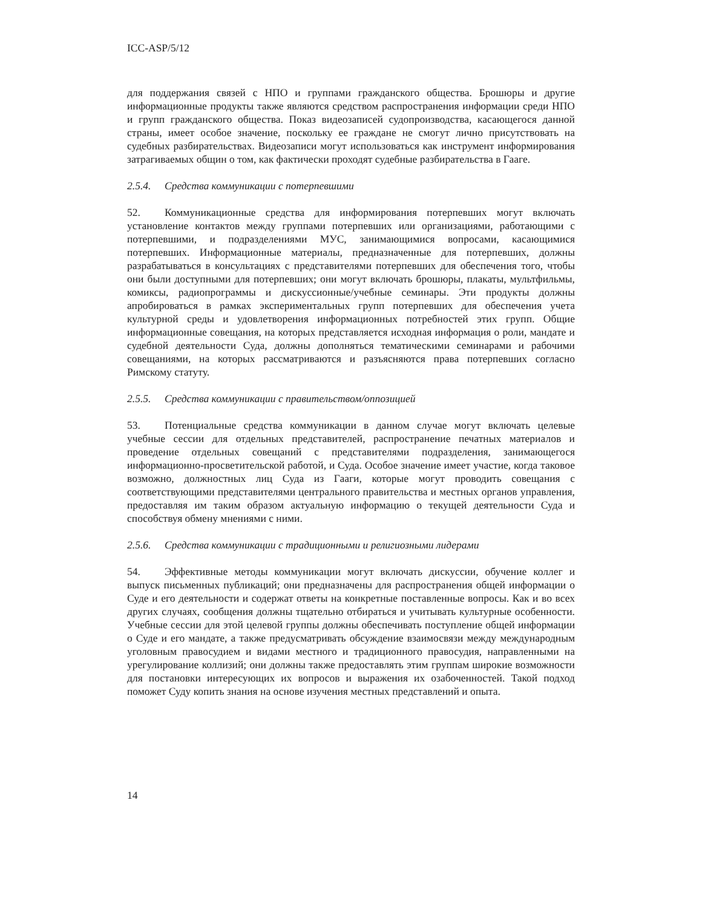ICC-ASP/5/12
для поддержания связей с НПО и группами гражданского общества. Брошюры и другие информационные продукты также являются средством распространения информации среди НПО и групп гражданского общества. Показ видеозаписей судопроизводства, касающегося данной страны, имеет особое значение, поскольку ее граждане не смогут лично присутствовать на судебных разбирательствах. Видеозаписи могут использоваться как инструмент информирования затрагиваемых общин о том, как фактически проходят судебные разбирательства в Гааге.
2.5.4. Средства коммуникации с потерпевшими
52. Коммуникационные средства для информирования потерпевших могут включать установление контактов между группами потерпевших или организациями, работающими с потерпевшими, и подразделениями МУС, занимающимися вопросами, касающимися потерпевших. Информационные материалы, предназначенные для потерпевших, должны разрабатываться в консультациях с представителями потерпевших для обеспечения того, чтобы они были доступными для потерпевших; они могут включать брошюры, плакаты, мультфильмы, комиксы, радиопрограммы и дискуссионные/учебные семинары. Эти продукты должны апробироваться в рамках экспериментальных групп потерпевших для обеспечения учета культурной среды и удовлетворения информационных потребностей этих групп. Общие информационные совещания, на которых представляется исходная информация о роли, мандате и судебной деятельности Суда, должны дополняться тематическими семинарами и рабочими совещаниями, на которых рассматриваются и разъясняются права потерпевших согласно Римскому статуту.
2.5.5. Средства коммуникации с правительством/оппозицией
53. Потенциальные средства коммуникации в данном случае могут включать целевые учебные сессии для отдельных представителей, распространение печатных материалов и проведение отдельных совещаний с представителями подразделения, занимающегося информационно-просветительской работой, и Суда. Особое значение имеет участие, когда таковое возможно, должностных лиц Суда из Гааги, которые могут проводить совещания с соответствующими представителями центрального правительства и местных органов управления, предоставляя им таким образом актуальную информацию о текущей деятельности Суда и способствуя обмену мнениями с ними.
2.5.6. Средства коммуникации с традиционными и религиозными лидерами
54. Эффективные методы коммуникации могут включать дискуссии, обучение коллег и выпуск письменных публикаций; они предназначены для распространения общей информации о Суде и его деятельности и содержат ответы на конкретные поставленные вопросы. Как и во всех других случаях, сообщения должны тщательно отбираться и учитывать культурные особенности. Учебные сессии для этой целевой группы должны обеспечивать поступление общей информации о Суде и его мандате, а также предусматривать обсуждение взаимосвязи между международным уголовным правосудием и видами местного и традиционного правосудия, направленными на урегулирование коллизий; они должны также предоставлять этим группам широкие возможности для постановки интересующих их вопросов и выражения их озабоченностей. Такой подход поможет Суду копить знания на основе изучения местных представлений и опыта.
14